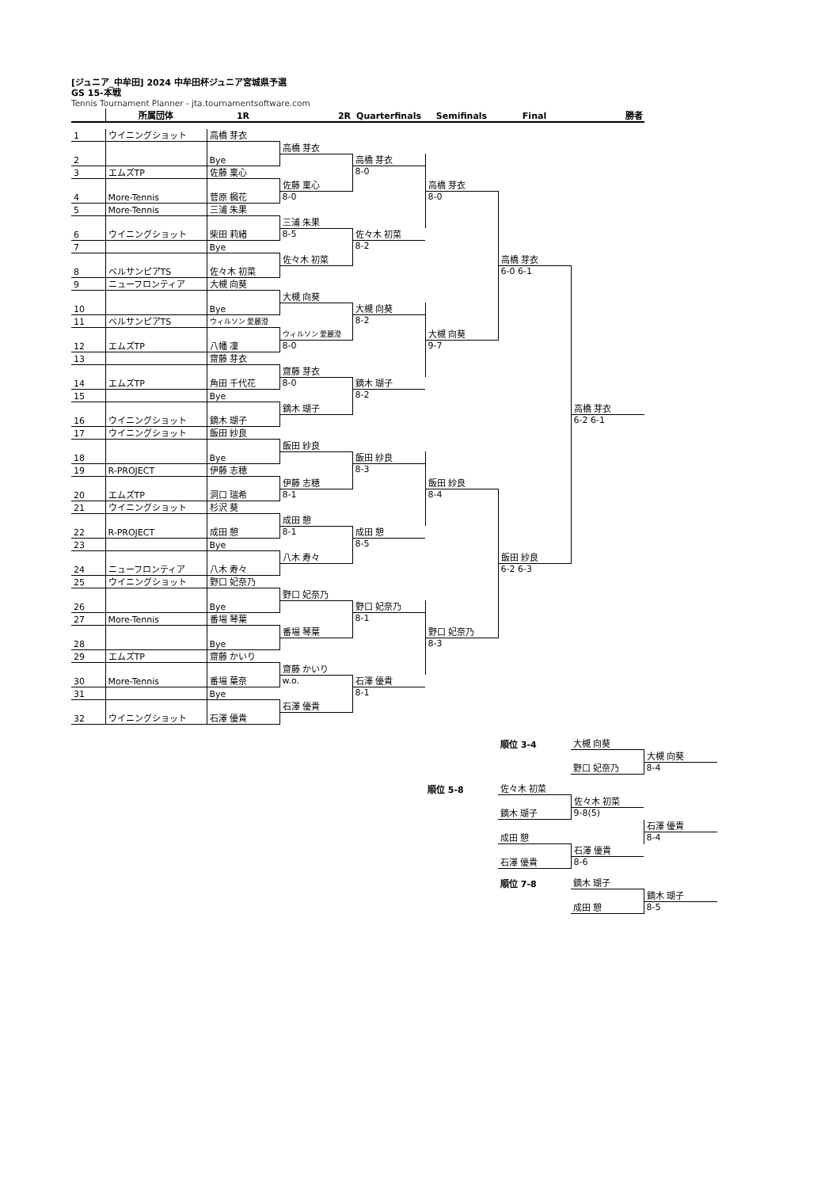[ジュニア_中牟田] 2024 中牟田杯ジュニア宮城県予選
GS 15-本戦
Tennis Tournament Planner - jta.tournamentsoftware.com
| | 所属団体 | 1R | 2R | Quarterfinals | Semifinals | Final | 勝者 |
| --- | --- | --- | --- | --- | --- | --- | --- |
| 1 | ウイニングショット | 高橋 芽衣 | | | | | |
| 2 | | Bye | 高橋 芽衣 | | | | |
| | | | | 高橋 芽衣 | 高橋 芽衣 | | |
| 3 | エムズTP | 佐藤 稟心 | | | | | |
| | | | | 8-0 | | | |
| 4 | More-Tennis | 菅原 楓花 | 佐藤 稟心 | | | | |
| | | | 8-0 | | 8-0 | 高橋 芽衣 | |
| 5 | More-Tennis | 三浦 朱果 | | | | | |
| 6 | ウイニングショット | 柴田 莉緒 | 三浦 朱果 | | | | |
| | | | 8-5 | 佐々木 初菜 | | | |
| 7 | | Bye | | | | | |
| | | | | 8-2 | | | |
| 8 | ベルサンピアTS | 佐々木 初菜 | 佐々木 初菜 | | | | |
| | | | | | | 6-0 6-1 | 高橋 芽衣 |
| 9 | ニューフロンティア | 大槻 向葵 | | | | | |
| 10 | | Bye | 大槻 向葵 | | | | |
| | | | | 大槻 向葵 | 大槻 向葵 | | |
| 11 | ベルサンピアTS | ウィルソン 愛麗澄 | | | | | |
| | | | | 8-2 | | | |
| 12 | エムズTP | 八幡 凜 | ウィルソン 愛麗澄 | | | | |
| | | | 8-0 | | 9-7 | | |
| 13 | | 齋藤 芽衣 | | | | | |
| 14 | エムズTP | 角田 千代花 | 齋藤 芽衣 | | | | |
| | | | 8-0 | 鏑木 瑚子 | | | |
| 15 | | Bye | | | | | |
| | | | | 8-2 | | | |
| 16 | ウイニングショット | 鏑木 瑚子 | 鏑木 瑚子 | | | | |
| | | | | | | | 6-2 6-1 |
| 17 | ウイニングショット | 飯田 紗良 | | | | | |
| 18 | | Bye | 飯田 紗良 | | | | |
| | | | | 飯田 紗良 | 飯田 紗良 | | |
| 19 | R-PROJECT | 伊藤 志穂 | | | | | |
| | | | | 8-3 | | | |
| 20 | エムズTP | 洞口 瑞希 | 伊藤 志穂 | | | | |
| | | | 8-1 | | 8-4 | 飯田 紗良 | |
| 21 | ウイニングショット | 杉沢 葵 | | | | | |
| 22 | R-PROJECT | 成田 憩 | 成田 憩 | | | | |
| | | | 8-1 | 成田 憩 | | | |
| 23 | | Bye | | | | | |
| | | | | 8-5 | | | |
| 24 | ニューフロンティア | 八木 寿々 | 八木 寿々 | | | | |
| | | | | | | 6-2 6-3 | |
| 25 | ウイニングショット | 野口 妃奈乃 | | | | | |
| 26 | | Bye | 野口 妃奈乃 | | | | |
| | | | | 野口 妃奈乃 | 野口 妃奈乃 | | |
| 27 | More-Tennis | 番場 琴葉 | | | | | |
| | | | | 8-1 | | | |
| 28 | | Bye | 番場 琴葉 | | | | |
| | | | | | 8-3 | | |
| 29 | エムズTP | 齋藤 かいり | | | | | |
| 30 | More-Tennis | 番場 葉奈 | 齋藤 かいり | | | | |
| | | | w.o. | 石澤 優貴 | | | |
| 31 | | Bye | | | | | |
| | | | | 8-1 | | | |
| 32 | ウイニングショット | 石澤 優貴 | 石澤 優貴 | | | | |
| | 順位 3-4 | 大槻 向葵 | |
| | | | 大槻 向葵 |
| | | 野口 妃奈乃 | 8-4 |
| 順位 5-8 | 佐々木 初菜 | | |
| | | 佐々木 初菜 | |
| | 鏑木 瑚子 | 9-8(5) | |
| | | | 石澤 優貴 |
| | 成田 憩 | | 8-4 |
| | | 石澤 優貴 | |
| | 石澤 優貴 | 8-6 | |
| | 順位 7-8 | 鏑木 瑚子 | |
| | | | 鏑木 瑚子 |
| | | 成田 憩 | 8-5 |